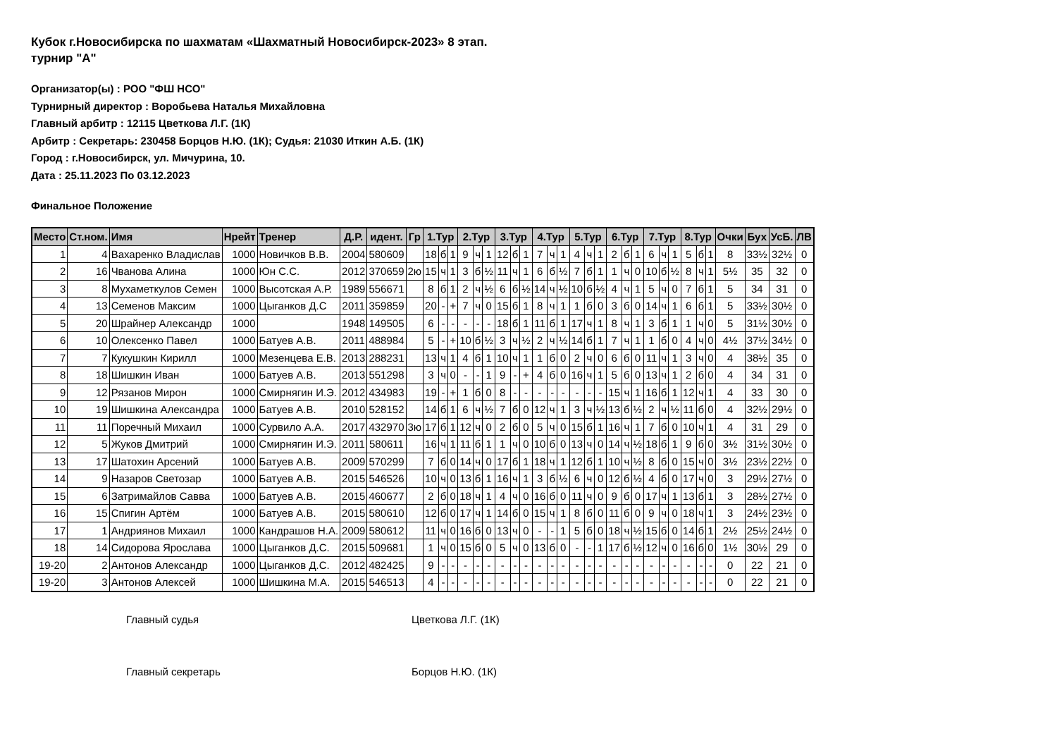Кубок г.Новосибирска по шахматам «Шахматный Новосибирск-2023» 8 этап.
турнир "А"
Организатор(ы) : РОО "ФШ НСО"
Турнирный директор : Воробьева Наталья Михайловна
Главный арбитр : 12115 Цветкова Л.Г. (1К)
Арбитр : Секретарь: 230458 Борцов Н.Ю. (1К); Судья: 21030 Иткин А.Б. (1К)
Город : г.Новосибирск, ул. Мичурина, 10.
Дата : 25.11.2023 По 03.12.2023
Финальное Положение
| Место | Ст.ном. | Имя | Нрейт | Тренер | Д.Р. | идент. | Гр | 1.Тур | | | 2.Тур | | | 3.Тур | | | 4.Тур | | | 5.Тур | | | 6.Тур | | | 7.Тур | | | 8.Тур | | | Очки | Бух | УсБ. | ЛВ |
| --- | --- | --- | --- | --- | --- | --- | --- | --- | --- | --- | --- | --- | --- | --- | --- | --- | --- | --- | --- | --- | --- | --- | --- | --- | --- | --- | --- | --- | --- | --- | --- | --- | --- | --- | --- |
| 1 | 4 | Вахаренко Владислав | 1000 | Новичков В.В. | 2004 | 580609 | | 18 | б | 1 | 9 | ч | 1 | 12 | б | 1 | 7 | ч | 1 | 4 | ч | 1 | 2 | б | 1 | 6 | ч | 1 | 5 | б | 1 | 8 | 33½ | 32½ | 0 |
| 2 | 16 | Чванова Алина | 1000 | Юн С.С. | 2012 | 370659 | 2ю | 15 | ч | 1 | 3 | б | ½ | 11 | ч | 1 | 6 | б | ½ | 7 | б | 1 | 1 | ч | 0 | 10 | б | ½ | 8 | ч | 1 | 5½ | 35 | 32 | 0 |
| 3 | 8 | Мухаметкулов Семен | 1000 | Высотская А.Р. | 1989 | 556671 | | 8 | б | 1 | 2 | ч | ½ | 6 | б | ½ | 14 | ч | ½ | 10 | б | ½ | 4 | ч | 1 | 5 | ч | 0 | 7 | б | 1 | 5 | 34 | 31 | 0 |
| 4 | 13 | Семенов Максим | 1000 | Цыганков Д.С | 2011 | 359859 | | 20 | - | + | 7 | ч | 0 | 15 | б | 1 | 8 | ч | 1 | 1 | б | 0 | 3 | б | 0 | 14 | ч | 1 | 6 | б | 1 | 5 | 33½ | 30½ | 0 |
| 5 | 20 | Шрайнер Александр | 1000 | | 1948 | 149505 | | 6 | - | - | - | - | - | 18 | б | 1 | 11 | б | 1 | 17 | ч | 1 | 8 | ч | 1 | 3 | б | 1 | 1 | ч | 0 | 5 | 31½ | 30½ | 0 |
| 6 | 10 | Олексенко Павел | 1000 | Батуев А.В. | 2011 | 488984 | | 5 | - | + | 10 | б | ½ | 3 | ч | ½ | 2 | ч | ½ | 14 | б | 1 | 7 | ч | 1 | 1 | б | 0 | 4 | ч | 0 | 4½ | 37½ | 34½ | 0 |
| 7 | 7 | Кукушкин Кирилл | 1000 | Мезенцева Е.В. | 2013 | 288231 | | 13 | ч | 1 | 4 | б | 1 | 10 | ч | 1 | 1 | б | 0 | 2 | ч | 0 | 6 | б | 0 | 11 | ч | 1 | 3 | ч | 0 | 4 | 38½ | 35 | 0 |
| 8 | 18 | Шишкин Иван | 1000 | Батуев А.В. | 2013 | 551298 | | 3 | ч | 0 | - | - | 1 | 9 | - | + | 4 | б | 0 | 16 | ч | 1 | 5 | б | 0 | 13 | ч | 1 | 2 | б | 0 | 4 | 34 | 31 | 0 |
| 9 | 12 | Рязанов Мирон | 1000 | Смирнягин И.Э. | 2012 | 434983 | | 19 | - | + | 1 | б | 0 | 8 | - | - | - | - | - | - | - | - | 15 | ч | 1 | 16 | б | 1 | 12 | ч | 1 | 4 | 33 | 30 | 0 |
| 10 | 19 | Шишкина Александра | 1000 | Батуев А.В. | 2010 | 528152 | | 14 | б | 1 | 6 | ч | ½ | 7 | б | 0 | 12 | ч | 1 | 3 | ч | ½ | 13 | б | ½ | 2 | ч | ½ | 11 | б | 0 | 4 | 32½ | 29½ | 0 |
| 11 | 11 | Поречный Михаил | 1000 | Сурвило А.А. | 2017 | 432970 | 3ю | 17 | б | 1 | 12 | ч | 0 | 2 | б | 0 | 5 | ч | 0 | 15 | б | 1 | 16 | ч | 1 | 7 | б | 0 | 10 | ч | 1 | 4 | 31 | 29 | 0 |
| 12 | 5 | Жуков Дмитрий | 1000 | Смирнягин И.Э. | 2011 | 580611 | | 16 | ч | 1 | 11 | б | 1 | 1 | ч | 0 | 10 | б | 0 | 13 | ч | 0 | 14 | ч | ½ | 18 | б | 1 | 9 | б | 0 | 3½ | 31½ | 30½ | 0 |
| 13 | 17 | Шатохин Арсений | 1000 | Батуев А.В. | 2009 | 570299 | | 7 | б | 0 | 14 | ч | 0 | 17 | б | 1 | 18 | ч | 1 | 12 | б | 1 | 10 | ч | ½ | 8 | б | 0 | 15 | ч | 0 | 3½ | 23½ | 22½ | 0 |
| 14 | 9 | Назаров Светозар | 1000 | Батуев А.В. | 2015 | 546526 | | 10 | ч | 0 | 13 | б | 1 | 16 | ч | 1 | 3 | б | ½ | 6 | ч | 0 | 12 | б | ½ | 4 | б | 0 | 17 | ч | 0 | 3 | 29½ | 27½ | 0 |
| 15 | 6 | Затримайлов Савва | 1000 | Батуев А.В. | 2015 | 460677 | | 2 | б | 0 | 18 | ч | 1 | 4 | ч | 0 | 16 | б | 0 | 11 | ч | 0 | 9 | б | 0 | 17 | ч | 1 | 13 | б | 1 | 3 | 28½ | 27½ | 0 |
| 16 | 15 | Спигин Артём | 1000 | Батуев А.В. | 2015 | 580610 | | 12 | б | 0 | 17 | ч | 1 | 14 | б | 0 | 15 | ч | 1 | 8 | б | 0 | 11 | б | 0 | 9 | ч | 0 | 18 | ч | 1 | 3 | 24½ | 23½ | 0 |
| 17 | 1 | Андриянов Михаил | 1000 | Кандрашов Н.А. | 2009 | 580612 | | 11 | ч | 0 | 16 | б | 0 | 13 | ч | 0 | - | - | 1 | 5 | б | 0 | 18 | ч | ½ | 15 | б | 0 | 14 | б | 1 | 2½ | 25½ | 24½ | 0 |
| 18 | 14 | Сидорова Ярослава | 1000 | Цыганков Д.С. | 2015 | 509681 | | 1 | ч | 0 | 15 | б | 0 | 5 | ч | 0 | 13 | б | 0 | - | - | 1 | 17 | б | ½ | 12 | ч | 0 | 16 | б | 0 | 1½ | 30½ | 29 | 0 |
| 19-20 | 2 | Антонов Александр | 1000 | Цыганков Д.С. | 2012 | 482425 | | 9 | - | - | - | - | - | - | - | - | - | - | - | - | - | - | - | - | - | - | - | - | - | - | - | 0 | 22 | 21 | 0 |
| 19-20 | 3 | Антонов Алексей | 1000 | Шишкина М.А. | 2015 | 546513 | | 4 | - | - | - | - | - | - | - | - | - | - | - | - | - | - | - | - | - | - | - | - | - | - | - | 0 | 22 | 21 | 0 |
Главный судья Цветкова Л.Г. (1К)
Главный секретарь Борцов Н.Ю. (1К)